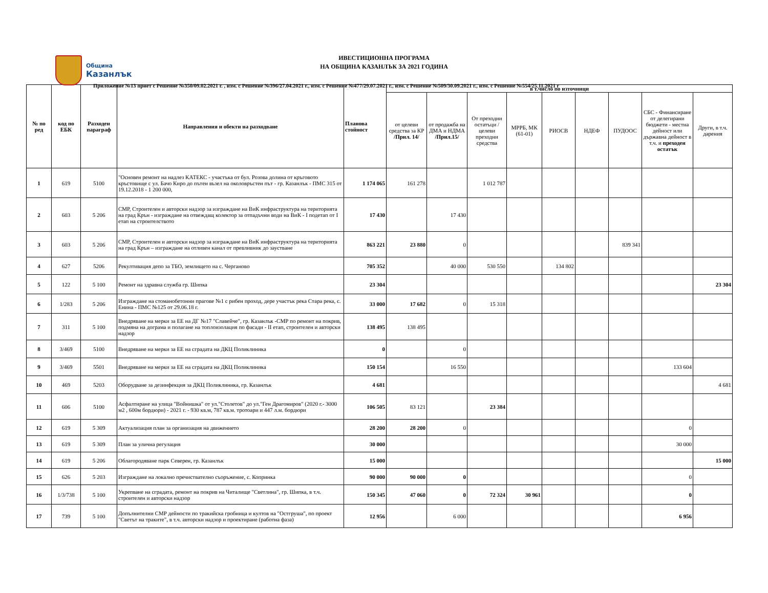Община
Казанлък
ИВЕСТИЦИОННА ПРОГРАМА
НА ОБЩИНА КАЗАНЛЪК ЗА 2021 ГОДИНА
Приложение №13 приет с Решение №350/09.02.2021 г. , изм. с Решение №396/27.04.2021 г., изм. с Решение №477/29.07.2021 г., изм. с Решение №509/30.09.2021 г., изм. с Решение №554/25.11.2021 г
| № по ред | код по ЕБК | Разходен параграф | Направления и обекти на разходване | Планова стойност | в т.число по източници | | | | | | | | |
| --- | --- | --- | --- | --- | --- | --- | --- | --- | --- | --- | --- | --- | --- |
| | | | | | от целеви средства за КР /Прил. 14/ | от продажба на ДМА и НДМА /Прил.15/ | От преходни остатъци / целеви преходни средства | МРРБ, МК (61-01) | РИОСВ | НДЕФ | ПУДООС | СБС - Финансиране от делегирани бюджети - местна дейност или държавна дейност в т.ч. и преходен остатък | Други, в т.ч. дарения |
| 1 | 619 | 5100 | "Основен ремонт на надлез КАТЕКС - участъка от бул. Розова долина от кръговото кръстовище с ул. Бачо Киро до пътен възел на околовръстен път - гр. Казанлък - ПМС 315 от 19.12.2018 - 1 200 000, | 1 174 065 | 161 278 | | 1 012 787 | | | | | | |
| 2 | 603 | 5 206 | СМР, Строителен и авторски надзор за изграждане на ВиК инфраструктура на територията на град Крън - изграждане на отвеждащ колектор за отпадъчни води на ВиК - I подетап от I етап на строителството | 17 430 | | 17 430 | | | | | | | |
| 3 | 603 | 5 206 | СМР, Строителен и авторски надзор за изграждане на ВиК инфраструктура на територията на град Крън – изграждане на отливен канал от превливник до заустване | 863 221 | 23 880 | 0 | | | | | 839 341 | | |
| 4 | 627 | 5206 | Рекултивация депо за ТБО, землището на с. Черганово | 705 352 | | 40 000 | 530 550 | | 134 802 | | | | |
| 5 | 122 | 5 100 | Ремонт на здравна служба гр. Шипка | 23 304 | | | | | | | | | 23 304 |
| 6 | 1/283 | 5 206 | Изграждане на стоманобетонни прагове №1 с рибен проход, дере участък река Стара река, с. Енина - ПМС №125 от 29.06.18 г. | 33 000 | 17 682 | 0 | 15 318 | | | | | | |
| 7 | 311 | 5 100 | Внедряване на мерки за ЕЕ на ДГ №17 "Славейче", гр. Казанлък -СМР по ремонт на покрив, подмяна на дограма и полагане на топлоизолация по фасади - II етап, строителен и авторски надзор | 138 495 | 138 495 | | | | | | | | |
| 8 | 3/469 | 5100 | Внедряване на мерки за ЕЕ на сградата на ДКЦ Поликлиника | 0 | | 0 | | | | | | | |
| 9 | 3/469 | 5501 | Внедряване на мерки за ЕЕ на сградата на ДКЦ Поликлиника | 150 154 | | 16 550 | | | | | | 133 604 | |
| 10 | 469 | 5203 | Оборудване за дезинфекция за ДКЦ Поликлиника, гр. Казанлък | 4 681 | | | | | | | | | 4 681 |
| 11 | 606 | 5100 | Асфалтиране на улица "Войнишка" от ул."Столетов" до ул."Ген Драгомиров" (2020 г.- 3000 м2 , 600м бордюри) - 2021 г. - 930 кв.м, 787 кв.м. тротоари и 447 л.м. бордюри | 106 505 | 83 121 | | 23 384 | | | | | | |
| 12 | 619 | 5 309 | Актуализация план за организация на движението | 28 200 | 28 200 | 0 | | | | | | 0 | |
| 13 | 619 | 5 309 | План за улична регулация | 30 000 | | | | | | | | 30 000 | |
| 14 | 619 | 5 206 | Облагородяване парк Северен, гр. Казанлък | 15 000 | | | | | | | | | 15 000 |
| 15 | 626 | 5 203 | Изграждане на локално пречиствателно съоръжение, с. Копринка | 90 000 | 90 000 | 0 | | | | | | 0 | |
| 16 | 1/3/738 | 5 100 | Укрепване на сградата, ремонт на покрив на Читалище "Светлина", гр. Шипка, в т.ч. строителен и авторски надзор | 150 345 | 47 060 | 0 | 72 324 | 30 961 | | | | 0 | |
| 17 | 739 | 5 100 | Допълнителни СМР дейности по тракийска гробница и култов на "Остгруша", по проект "Светът на траките", в т.ч. авторски надзор и проектиране (работна фаза) | 12 956 | | 6 000 | | | | | | 6 956 | |